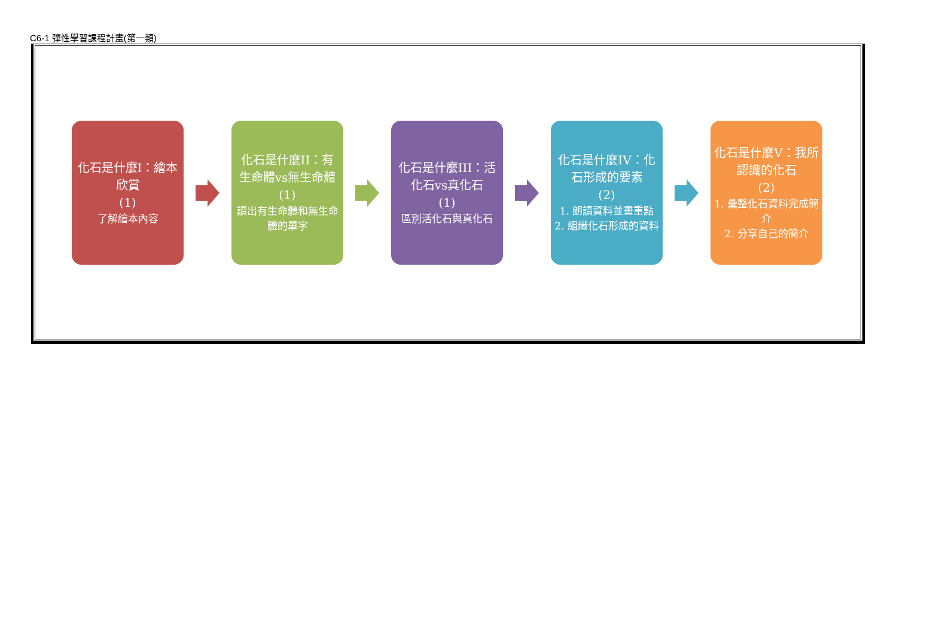C6-1 彈性學習課程計畫(第一類)
化石是什麼I：繪本欣賞
(1)
了解繪本內容
化石是什麼II：有生命體vs無生命體
(1)
讀出有生命體和無生命體的單字
化石是什麼III：活化石vs真化石
(1)
區別活化石與真化石
化石是什麼IV：化石形成的要素
(2)
1. 朗讀資料並畫重點
2. 組織化石形成的資料
化石是什麼V：我所認識的化石
(2)
1. 彙整化石資料完成簡介
2. 分享自己的簡介